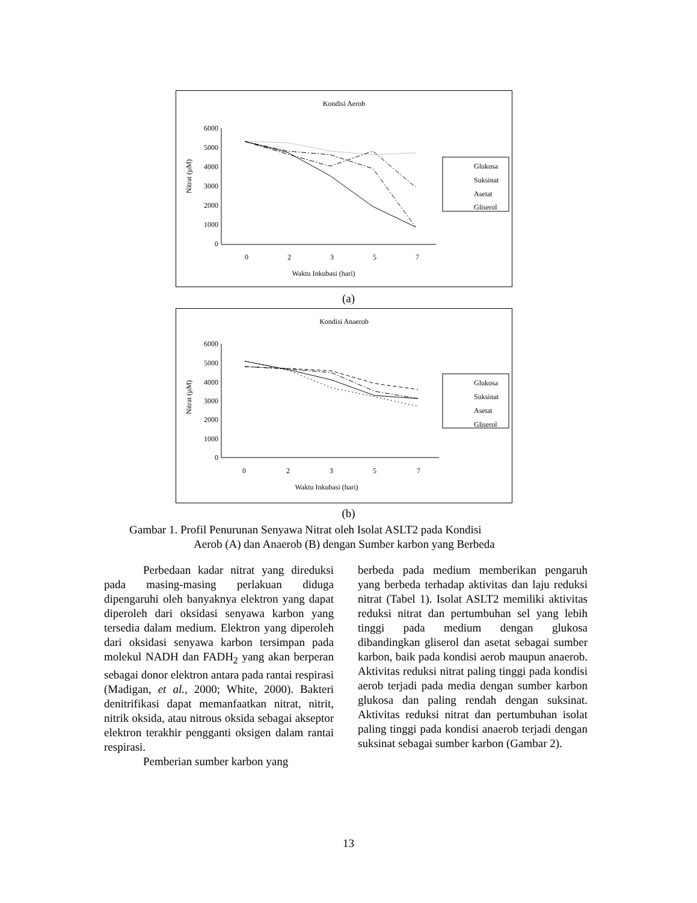Kondisi Aerob
6000
5000
4000
3000
2000
1000
0
0
2
3
5
7
Waktu Inkubasi (hari)
Nitrat (µM)
Glukosa
Suksinat
Asetat
Gliserol
(a)
Kondisi Anaerob
6000
5000
4000
3000
2000
1000
0
0
2
3
5
7
Waktu Inkubasi (hari)
Nitrat (µM)
Glukosa
Suksinat
Asetat
Gliserol
(b)
Gambar 1. Profil Penurunan Senyawa Nitrat oleh Isolat ASLT2 pada Kondisi
Aerob (A) dan Anaerob (B) dengan Sumber karbon yang Berbeda
Perbedaan kadar nitrat yang direduksi pada masing-masing perlakuan diduga dipengaruhi oleh banyaknya elektron yang dapat diperoleh dari oksidasi senyawa karbon yang tersedia dalam medium. Elektron yang diperoleh dari oksidasi senyawa karbon tersimpan pada molekul NADH dan FADH<sub>2</sub> yang akan berperan sebagai donor elektron antara pada rantai respirasi (Madigan, et al., 2000; White, 2000). Bakteri denitrifikasi dapat memanfaatkan nitrat, nitrit, nitrik oksida, atau nitrous oksida sebagai akseptor elektron terakhir pengganti oksigen dalam rantai respirasi.
Pemberian sumber karbon yang
berbeda pada medium memberikan pengaruh yang berbeda terhadap aktivitas dan laju reduksi nitrat (Tabel 1). Isolat ASLT2 memiliki aktivitas reduksi nitrat dan pertumbuhan sel yang lebih tinggi pada medium dengan glukosa dibandingkan gliserol dan asetat sebagai sumber karbon, baik pada kondisi aerob maupun anaerob. Aktivitas reduksi nitrat paling tinggi pada kondisi aerob terjadi pada media dengan sumber karbon glukosa dan paling rendah dengan suksinat. Aktivitas reduksi nitrat dan pertumbuhan isolat paling tinggi pada kondisi anaerob terjadi dengan suksinat sebagai sumber karbon (Gambar 2).
13